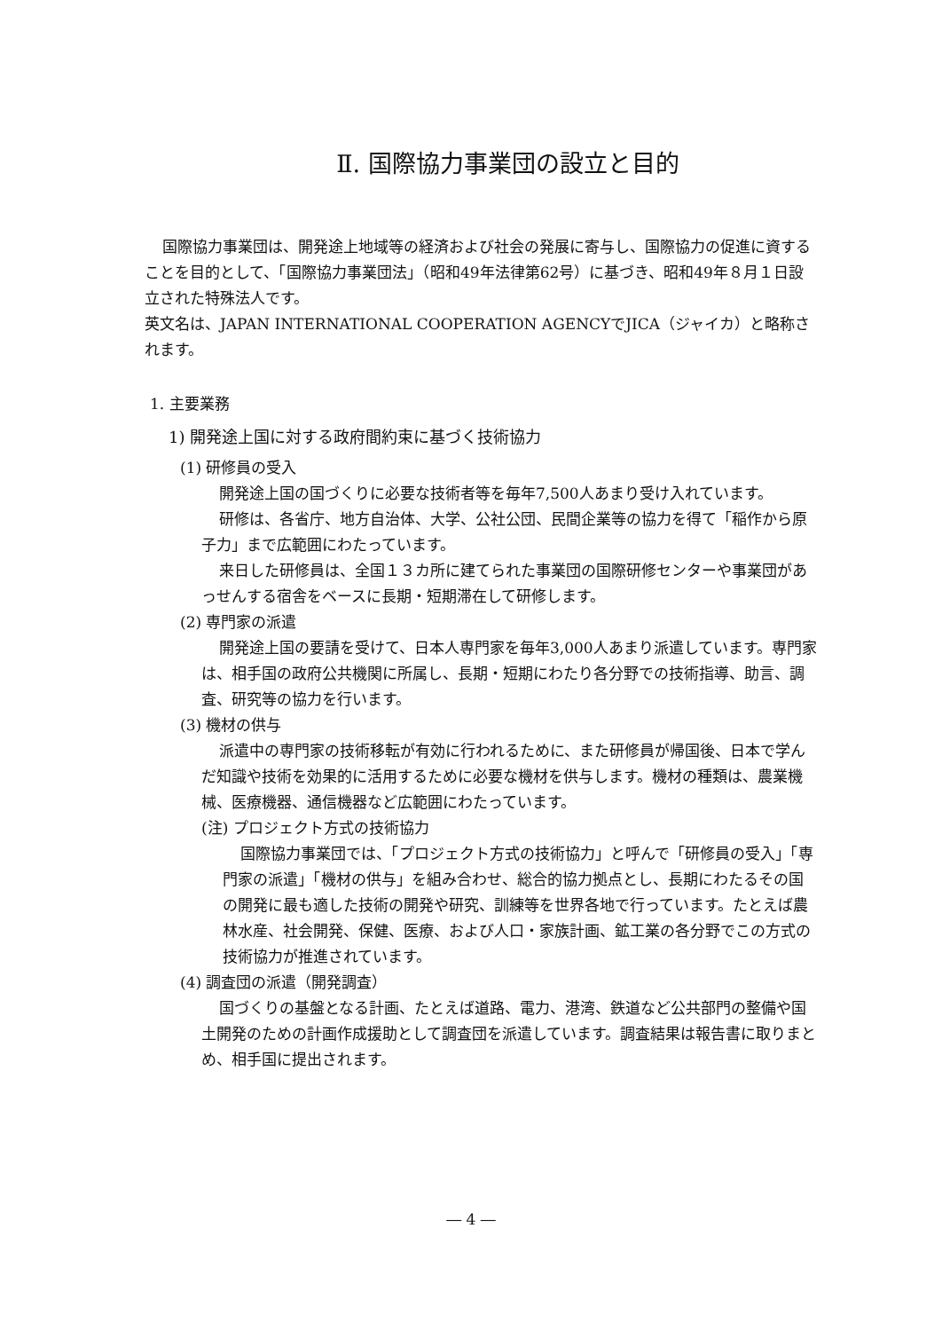Ⅱ. 国際協力事業団の設立と目的
国際協力事業団は、開発途上地域等の経済および社会の発展に寄与し、国際協力の促進に資することを目的として、「国際協力事業団法」（昭和49年法律第62号）に基づき、昭和49年８月１日設立された特殊法人です。
英文名は、JAPAN INTERNATIONAL COOPERATION AGENCYでJICA（ジャイカ）と略称されます。
1. 主要業務
1) 開発途上国に対する政府間約束に基づく技術協力
(1) 研修員の受入
開発途上国の国づくりに必要な技術者等を毎年7,500人あまり受け入れています。
研修は、各省庁、地方自治体、大学、公社公団、民間企業等の協力を得て「稲作から原子力」まで広範囲にわたっています。
来日した研修員は、全国１３カ所に建てられた事業団の国際研修センターや事業団があっせんする宿舎をベースに長期・短期滞在して研修します。
(2) 専門家の派遣
開発途上国の要請を受けて、日本人専門家を毎年3,000人あまり派遣しています。専門家は、相手国の政府公共機関に所属し、長期・短期にわたり各分野での技術指導、助言、調査、研究等の協力を行います。
(3) 機材の供与
派遣中の専門家の技術移転が有効に行われるために、また研修員が帰国後、日本で学んだ知識や技術を効果的に活用するために必要な機材を供与します。機材の種類は、農業機械、医療機器、通信機器など広範囲にわたっています。
(注) プロジェクト方式の技術協力
国際協力事業団では、「プロジェクト方式の技術協力」と呼んで「研修員の受入」「専門家の派遣」「機材の供与」を組み合わせ、総合的協力拠点とし、長期にわたるその国の開発に最も適した技術の開発や研究、訓練等を世界各地で行っています。たとえば農林水産、社会開発、保健、医療、および人口・家族計画、鉱工業の各分野でこの方式の技術協力が推進されています。
(4) 調査団の派遣（開発調査）
国づくりの基盤となる計画、たとえば道路、電力、港湾、鉄道など公共部門の整備や国土開発のための計画作成援助として調査団を派遣しています。調査結果は報告書に取りまとめ、相手国に提出されます。
― 4 ―